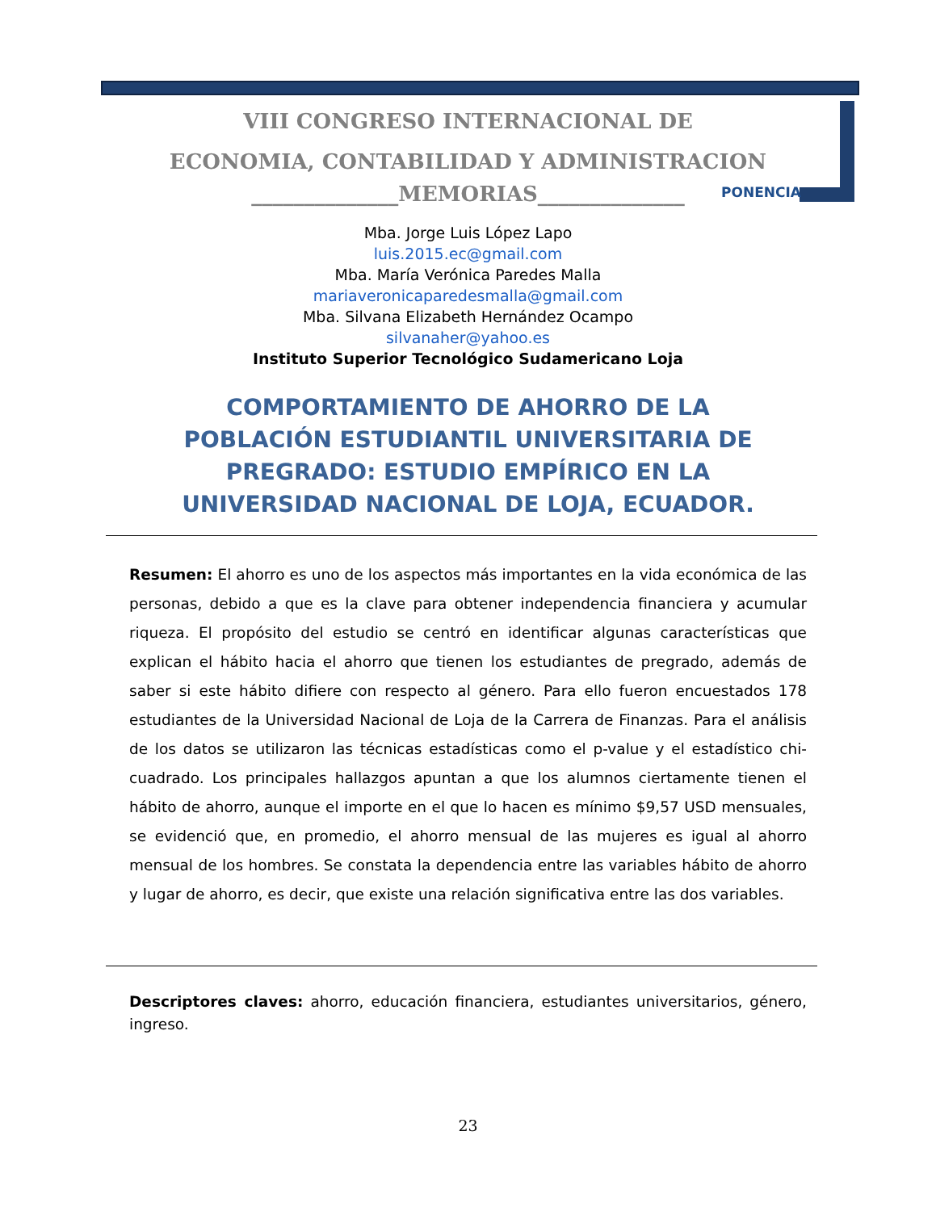VIII CONGRESO INTERNACIONAL DE
ECONOMIA, CONTABILIDAD Y ADMINISTRACION
______________MEMORIAS______________
PONENCIA
Mba. Jorge Luis López Lapo
luis.2015.ec@gmail.com
Mba. María Verónica Paredes Malla
mariaveronicaparedesmalla@gmail.com
Mba. Silvana Elizabeth Hernández Ocampo
silvanaher@yahoo.es
Instituto Superior Tecnológico Sudamericano Loja
COMPORTAMIENTO DE AHORRO DE LA POBLACIÓN ESTUDIANTIL UNIVERSITARIA DE PREGRADO: ESTUDIO EMPÍRICO EN LA UNIVERSIDAD NACIONAL DE LOJA, ECUADOR.
Resumen: El ahorro es uno de los aspectos más importantes en la vida económica de las personas, debido a que es la clave para obtener independencia financiera y acumular riqueza. El propósito del estudio se centró en identificar algunas características que explican el hábito hacia el ahorro que tienen los estudiantes de pregrado, además de saber si este hábito difiere con respecto al género. Para ello fueron encuestados 178 estudiantes de la Universidad Nacional de Loja de la Carrera de Finanzas. Para el análisis de los datos se utilizaron las técnicas estadísticas como el p-value y el estadístico chi-cuadrado. Los principales hallazgos apuntan a que los alumnos ciertamente tienen el hábito de ahorro, aunque el importe en el que lo hacen es mínimo $9,57 USD mensuales, se evidenció que, en promedio, el ahorro mensual de las mujeres es igual al ahorro mensual de los hombres. Se constata la dependencia entre las variables hábito de ahorro y lugar de ahorro, es decir, que existe una relación significativa entre las dos variables.
Descriptores claves: ahorro, educación financiera, estudiantes universitarios, género, ingreso.
23